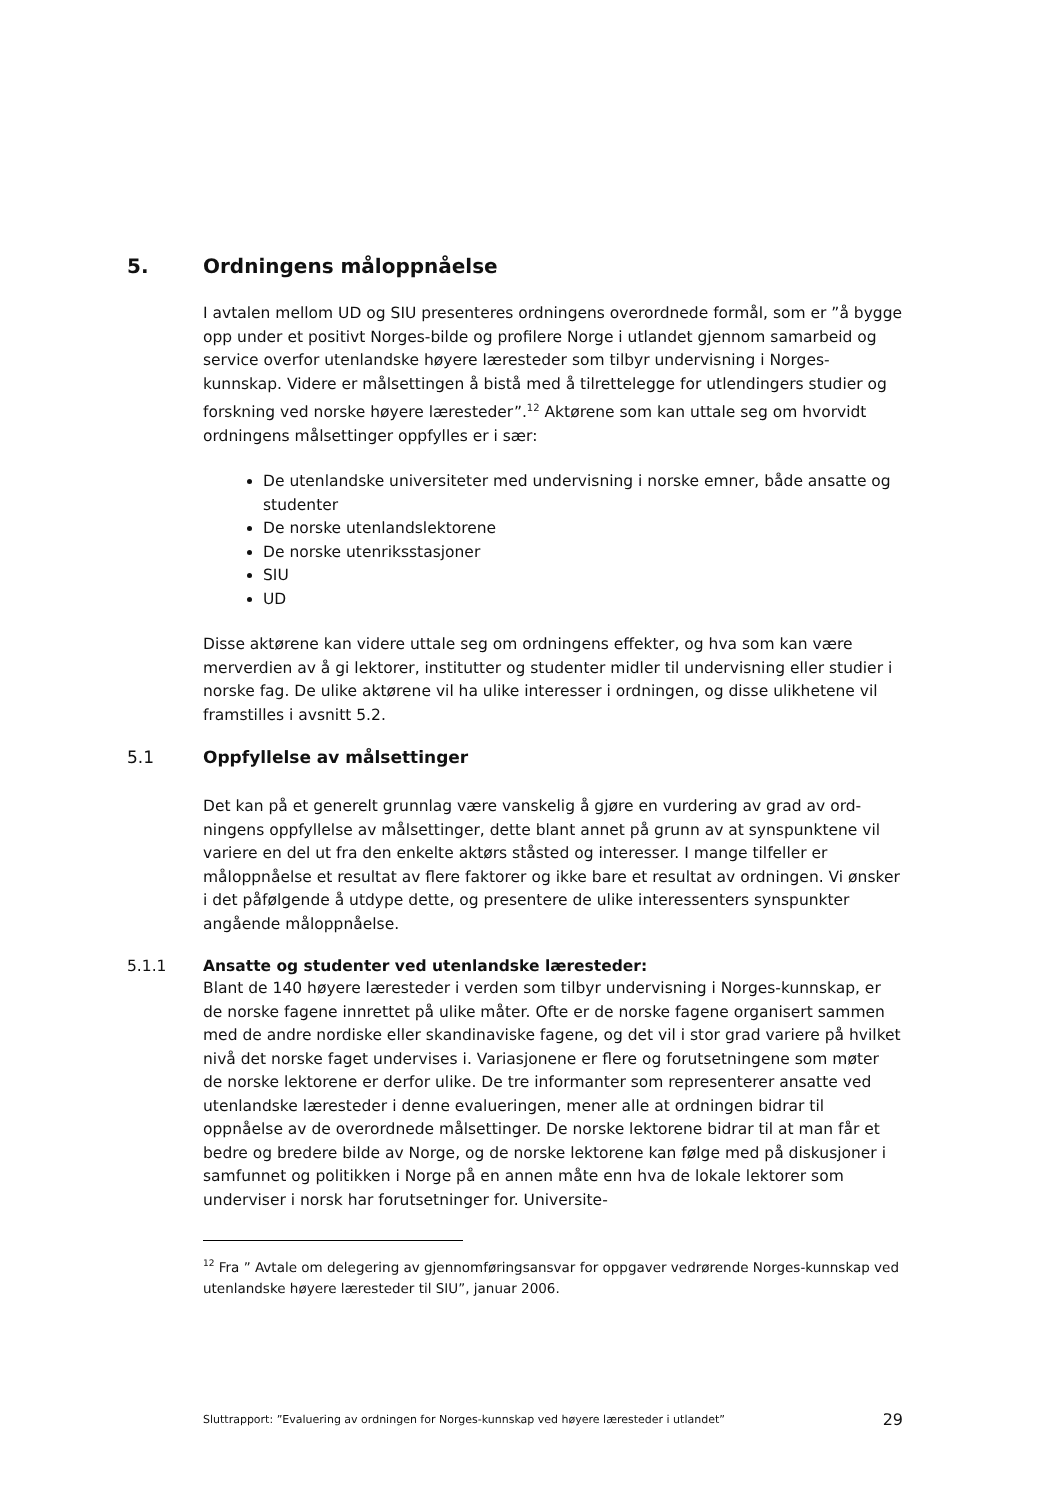5. Ordningens måloppnåelse
I avtalen mellom UD og SIU presenteres ordningens overordnede formål, som er ”å bygge opp under et positivt Norges-bilde og profilere Norge i utlandet gjennom sam­arbeid og service overfor utenlandske høyere læresteder som tilbyr undervisning i Norges-kunnskap. Videre er målsettingen å bistå med å tilrettelegge for utlendingers studier og forskning ved norske høyere læresteder”.<sup>12</sup> Aktørene som kan uttale seg om hvorvidt ordningens målsettinger oppfylles er i sær:
De utenlandske universiteter med undervisning i norske emner, både ansatte og studenter
De norske utenlandslektorene
De norske utenriksstasjoner
SIU
UD
Disse aktørene kan videre uttale seg om ordningens effekter, og hva som kan være merverdien av å gi lektorer, institutter og studenter midler til undervisning eller stu­dier i norske fag. De ulike aktørene vil ha ulike interesser i ordningen, og disse ulik­hetene vil framstilles i avsnitt 5.2.
5.1 Oppfyllelse av målsettinger
Det kan på et generelt grunnlag være vanskelig å gjøre en vurdering av grad av ord­ningens oppfyllelse av målsettinger, dette blant annet på grunn av at synspunktene vil variere en del ut fra den enkelte aktørs ståsted og interesser. I mange tilfeller er måloppnåelse et resultat av flere faktorer og ikke bare et resultat av ordningen. Vi ønsker i det påfølgende å utdype dette, og presentere de ulike interessenters syns­punkter angående måloppnåelse.
5.1.1 Ansatte og studenter ved utenlandske læresteder:
Blant de 140 høyere læresteder i verden som tilbyr undervisning i Norges-kunnskap, er de norske fagene innrettet på ulike måter. Ofte er de norske fagene organisert sammen med de andre nordiske eller skandinaviske fagene, og det vil i stor grad variere på hvilket nivå det norske faget undervises i. Variasjonene er flere og forut­setningene som møter de norske lektorene er derfor ulike. De tre informanter som representerer ansatte ved utenlandske læresteder i denne evalueringen, mener alle at ordningen bidrar til oppnåelse av de overordnede målsettinger. De norske lekto­rene bidrar til at man får et bedre og bredere bilde av Norge, og de norske lektorene kan følge med på diskusjoner i samfunnet og politikken i Norge på en annen måte enn hva de lokale lektorer som underviser i norsk har forutsetninger for. Universite-
<sup>12</sup> Fra ” Avtale om delegering av gjennomføringsansvar for oppgaver vedrørende Norges-kunnskap ved utenlandske høyere læresteder til SIU”, januar 2006.
Sluttrapport: ”Evaluering av ordningen for Norges-kunnskap ved høyere læresteder i utlandet” 29